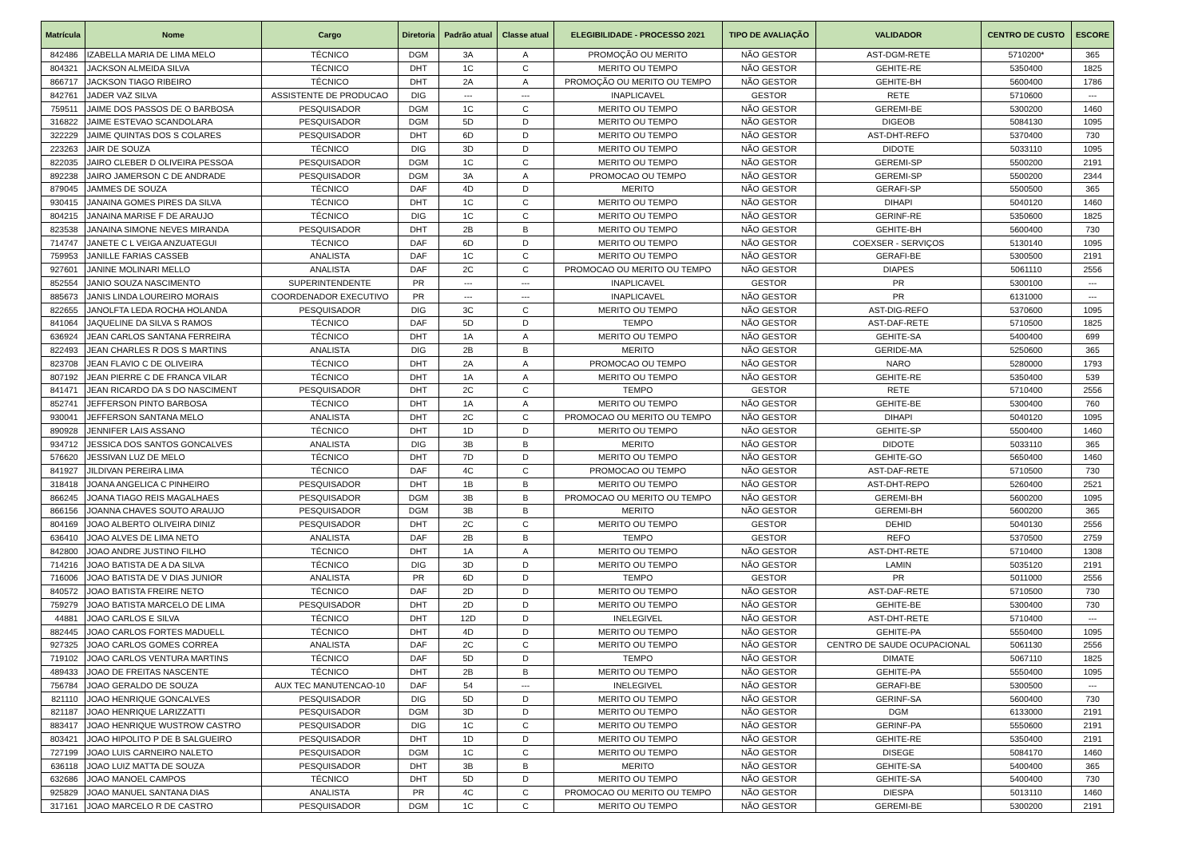| Matrícula | Nome | Cargo | Diretoria | Padrão atual | Classe atual | ELEGIBILIDADE - PROCESSO 2021 | TIPO DE AVALIAÇÃO | VALIDADOR | CENTRO DE CUSTO | ESCORE |
| --- | --- | --- | --- | --- | --- | --- | --- | --- | --- | --- |
| 842486 | IZABELLA MARIA DE LIMA MELO | TÉCNICO | DGM | 3A | A | PROMOÇÃO OU MERITO | NÃO GESTOR | AST-DGM-RETE | 5710200* | 365 |
| 804321 | JACKSON ALMEIDA SILVA | TÉCNICO | DHT | 1C | C | MERITO OU TEMPO | NÃO GESTOR | GEHITE-RE | 5350400 | 1825 |
| 866717 | JACKSON TIAGO RIBEIRO | TÉCNICO | DHT | 2A | A | PROMOÇÃO OU MERITO OU TEMPO | NÃO GESTOR | GEHITE-BH | 5600400 | 1786 |
| 842761 | JADER VAZ SILVA | ASSISTENTE DE PRODUCAO | DIG | --- | --- | INAPLICAVEL | GESTOR | RETE | 5710600 | --- |
| 759511 | JAIME DOS PASSOS DE O BARBOSA | PESQUISADOR | DGM | 1C | C | MERITO OU TEMPO | NÃO GESTOR | GEREMI-BE | 5300200 | 1460 |
| 316822 | JAIME ESTEVAO SCANDOLARA | PESQUISADOR | DGM | 5D | D | MERITO OU TEMPO | NÃO GESTOR | DIGEOB | 5084130 | 1095 |
| 322229 | JAIME QUINTAS DOS S COLARES | PESQUISADOR | DHT | 6D | D | MERITO OU TEMPO | NÃO GESTOR | AST-DHT-REFO | 5370400 | 730 |
| 223263 | JAIR DE SOUZA | TÉCNICO | DIG | 3D | D | MERITO OU TEMPO | NÃO GESTOR | DIDOTE | 5033110 | 1095 |
| 822035 | JAIRO CLEBER D OLIVEIRA PESSOA | PESQUISADOR | DGM | 1C | C | MERITO OU TEMPO | NÃO GESTOR | GEREMI-SP | 5500200 | 2191 |
| 892238 | JAIRO JAMERSON C DE ANDRADE | PESQUISADOR | DGM | 3A | A | PROMOCAO OU TEMPO | NÃO GESTOR | GEREMI-SP | 5500200 | 2344 |
| 879045 | JAMMES DE SOUZA | TÉCNICO | DAF | 4D | D | MERITO | NÃO GESTOR | GERAFI-SP | 5500500 | 365 |
| 930415 | JANAINA GOMES PIRES DA SILVA | TÉCNICO | DHT | 1C | C | MERITO OU TEMPO | NÃO GESTOR | DIHAPI | 5040120 | 1460 |
| 804215 | JANAINA MARISE F DE ARAUJO | TÉCNICO | DIG | 1C | C | MERITO OU TEMPO | NÃO GESTOR | GERINF-RE | 5350600 | 1825 |
| 823538 | JANAINA SIMONE NEVES MIRANDA | PESQUISADOR | DHT | 2B | B | MERITO OU TEMPO | NÃO GESTOR | GEHITE-BH | 5600400 | 730 |
| 714747 | JANETE C L VEIGA ANZUATEGUI | TÉCNICO | DAF | 6D | D | MERITO OU TEMPO | NÃO GESTOR | COEXSER - SERVIÇOS | 5130140 | 1095 |
| 759953 | JANILLE FARIAS CASSEB | ANALISTA | DAF | 1C | C | MERITO OU TEMPO | NÃO GESTOR | GERAFI-BE | 5300500 | 2191 |
| 927601 | JANINE MOLINARI MELLO | ANALISTA | DAF | 2C | C | PROMOCAO OU MERITO OU TEMPO | NÃO GESTOR | DIAPES | 5061110 | 2556 |
| 852554 | JANIO SOUZA NASCIMENTO | SUPERINTENDENTE | PR | --- | --- | INAPLICAVEL | GESTOR | PR | 5300100 | --- |
| 885673 | JANIS LINDA LOUREIRO MORAIS | COORDENADOR EXECUTIVO | PR | --- | --- | INAPLICAVEL | NÃO GESTOR | PR | 6131000 | --- |
| 822655 | JANOLFTA LEDA ROCHA HOLANDA | PESQUISADOR | DIG | 3C | C | MERITO OU TEMPO | NÃO GESTOR | AST-DIG-REFO | 5370600 | 1095 |
| 841064 | JAQUELINE DA SILVA S RAMOS | TÉCNICO | DAF | 5D | D | TEMPO | NÃO GESTOR | AST-DAF-RETE | 5710500 | 1825 |
| 636924 | JEAN CARLOS SANTANA FERREIRA | TÉCNICO | DHT | 1A | A | MERITO OU TEMPO | NÃO GESTOR | GEHITE-SA | 5400400 | 699 |
| 822493 | JEAN CHARLES R DOS S MARTINS | ANALISTA | DIG | 2B | B | MERITO | NÃO GESTOR | GERIDE-MA | 5250600 | 365 |
| 823708 | JEAN FLAVIO C DE OLIVEIRA | TÉCNICO | DHT | 2A | A | PROMOCAO OU TEMPO | NÃO GESTOR | NARO | 5280000 | 1793 |
| 807192 | JEAN PIERRE C DE FRANCA VILAR | TÉCNICO | DHT | 1A | A | MERITO OU TEMPO | NÃO GESTOR | GEHITE-RE | 5350400 | 539 |
| 841471 | JEAN RICARDO DA S DO NASCIMENT | PESQUISADOR | DHT | 2C | C | TEMPO | GESTOR | RETE | 5710400 | 2556 |
| 852741 | JEFFERSON PINTO BARBOSA | TÉCNICO | DHT | 1A | A | MERITO OU TEMPO | NÃO GESTOR | GEHITE-BE | 5300400 | 760 |
| 930041 | JEFFERSON SANTANA MELO | ANALISTA | DHT | 2C | C | PROMOCAO OU MERITO OU TEMPO | NÃO GESTOR | DIHAPI | 5040120 | 1095 |
| 890928 | JENNIFER LAIS ASSANO | TÉCNICO | DHT | 1D | D | MERITO OU TEMPO | NÃO GESTOR | GEHITE-SP | 5500400 | 1460 |
| 934712 | JESSICA DOS SANTOS GONCALVES | ANALISTA | DIG | 3B | B | MERITO | NÃO GESTOR | DIDOTE | 5033110 | 365 |
| 576620 | JESSIVAN LUZ DE MELO | TÉCNICO | DHT | 7D | D | MERITO OU TEMPO | NÃO GESTOR | GEHITE-GO | 5650400 | 1460 |
| 841927 | JILDIVAN PEREIRA LIMA | TÉCNICO | DAF | 4C | C | PROMOCAO OU TEMPO | NÃO GESTOR | AST-DAF-RETE | 5710500 | 730 |
| 318418 | JOANA ANGELICA C PINHEIRO | PESQUISADOR | DHT | 1B | B | MERITO OU TEMPO | NÃO GESTOR | AST-DHT-REPO | 5260400 | 2521 |
| 866245 | JOANA TIAGO REIS MAGALHAES | PESQUISADOR | DGM | 3B | B | PROMOCAO OU MERITO OU TEMPO | NÃO GESTOR | GEREMI-BH | 5600200 | 1095 |
| 866156 | JOANNA CHAVES SOUTO ARAUJO | PESQUISADOR | DGM | 3B | B | MERITO | NÃO GESTOR | GEREMI-BH | 5600200 | 365 |
| 804169 | JOAO ALBERTO OLIVEIRA DINIZ | PESQUISADOR | DHT | 2C | C | MERITO OU TEMPO | GESTOR | DEHID | 5040130 | 2556 |
| 636410 | JOAO ALVES DE LIMA NETO | ANALISTA | DAF | 2B | B | TEMPO | GESTOR | REFO | 5370500 | 2759 |
| 842800 | JOAO ANDRE JUSTINO FILHO | TÉCNICO | DHT | 1A | A | MERITO OU TEMPO | NÃO GESTOR | AST-DHT-RETE | 5710400 | 1308 |
| 714216 | JOAO BATISTA DE A DA SILVA | TÉCNICO | DIG | 3D | D | MERITO OU TEMPO | NÃO GESTOR | LAMIN | 5035120 | 2191 |
| 716006 | JOAO BATISTA DE V DIAS JUNIOR | ANALISTA | PR | 6D | D | TEMPO | GESTOR | PR | 5011000 | 2556 |
| 840572 | JOAO BATISTA FREIRE NETO | TÉCNICO | DAF | 2D | D | MERITO OU TEMPO | NÃO GESTOR | AST-DAF-RETE | 5710500 | 730 |
| 759279 | JOAO BATISTA MARCELO DE LIMA | PESQUISADOR | DHT | 2D | D | MERITO OU TEMPO | NÃO GESTOR | GEHITE-BE | 5300400 | 730 |
| 44881 | JOAO CARLOS E SILVA | TÉCNICO | DHT | 12D | D | INELEGIVEL | NÃO GESTOR | AST-DHT-RETE | 5710400 | --- |
| 882445 | JOAO CARLOS FORTES MADUELL | TÉCNICO | DHT | 4D | D | MERITO OU TEMPO | NÃO GESTOR | GEHITE-PA | 5550400 | 1095 |
| 927325 | JOAO CARLOS GOMES CORREA | ANALISTA | DAF | 2C | C | MERITO OU TEMPO | NÃO GESTOR | CENTRO DE SAUDE OCUPACIONAL | 5061130 | 2556 |
| 719102 | JOAO CARLOS VENTURA MARTINS | TÉCNICO | DAF | 5D | D | TEMPO | NÃO GESTOR | DIMATE | 5067110 | 1825 |
| 489433 | JOAO DE FREITAS NASCENTE | TÉCNICO | DHT | 2B | B | MERITO OU TEMPO | NÃO GESTOR | GEHITE-PA | 5550400 | 1095 |
| 756784 | JOAO GERALDO DE SOUZA | AUX TEC MANUTENCAO-10 | DAF | 54 | --- | INELEGIVEL | NÃO GESTOR | GERAFI-BE | 5300500 | --- |
| 821110 | JOAO HENRIQUE GONCALVES | PESQUISADOR | DIG | 5D | D | MERITO OU TEMPO | NÃO GESTOR | GERINF-SA | 5600400 | 730 |
| 821187 | JOAO HENRIQUE LARIZZATTI | PESQUISADOR | DGM | 3D | D | MERITO OU TEMPO | NÃO GESTOR | DGM | 6133000 | 2191 |
| 883417 | JOAO HENRIQUE WUSTROW CASTRO | PESQUISADOR | DIG | 1C | C | MERITO OU TEMPO | NÃO GESTOR | GERINF-PA | 5550600 | 2191 |
| 803421 | JOAO HIPOLITO P DE B SALGUEIRO | PESQUISADOR | DHT | 1D | D | MERITO OU TEMPO | NÃO GESTOR | GEHITE-RE | 5350400 | 2191 |
| 727199 | JOAO LUIS CARNEIRO NALETO | PESQUISADOR | DGM | 1C | C | MERITO OU TEMPO | NÃO GESTOR | DISEGE | 5084170 | 1460 |
| 636118 | JOAO LUIZ MATTA DE SOUZA | PESQUISADOR | DHT | 3B | B | MERITO | NÃO GESTOR | GEHITE-SA | 5400400 | 365 |
| 632686 | JOAO MANOEL CAMPOS | TÉCNICO | DHT | 5D | D | MERITO OU TEMPO | NÃO GESTOR | GEHITE-SA | 5400400 | 730 |
| 925829 | JOAO MANUEL SANTANA DIAS | ANALISTA | PR | 4C | C | PROMOCAO OU MERITO OU TEMPO | NÃO GESTOR | DIESPA | 5013110 | 1460 |
| 317161 | JOAO MARCELO R DE CASTRO | PESQUISADOR | DGM | 1C | C | MERITO OU TEMPO | NÃO GESTOR | GEREMI-BE | 5300200 | 2191 |